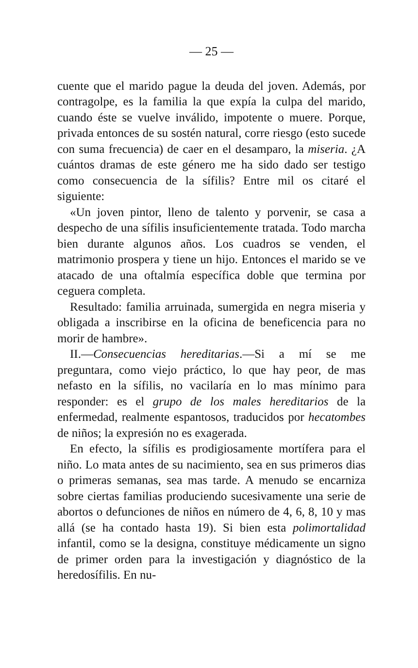— 25 —
cuente que el marido pague la deuda del joven. Además, por contragolpe, es la familia la que expía la culpa del marido, cuando éste se vuelve inválido, impotente o muere. Porque, privada entonces de su sostén natural, corre riesgo (esto sucede con suma frecuencia) de caer en el desamparo, la miseria. ¿A cuántos dramas de este género me ha sido dado ser testigo como consecuencia de la sífilis? Entre mil os citaré el siguiente:
«Un joven pintor, lleno de talento y porvenir, se casa a despecho de una sífilis insuficientemente tratada. Todo marcha bien durante algunos años. Los cuadros se venden, el matrimonio prospera y tiene un hijo. Entonces el marido se ve atacado de una oftalmía específica doble que termina por ceguera completa.
Resultado: familia arruinada, sumergida en negra miseria y obligada a inscribirse en la oficina de beneficencia para no morir de hambre».
II.—Consecuencias hereditarias.—Si a mí se me preguntara, como viejo práctico, lo que hay peor, de mas nefasto en la sífilis, no vacilaría en lo mas mínimo para responder: es el grupo de los males hereditarios de la enfermedad, realmente espantosos, traducidos por hecatombes de niños; la expresión no es exagerada.
En efecto, la sífilis es prodigiosamente mortífera para el niño. Lo mata antes de su nacimiento, sea en sus primeros dias o primeras semanas, sea mas tarde. A menudo se encarniza sobre ciertas familias produciendo sucesivamente una serie de abortos o defunciones de niños en número de 4, 6, 8, 10 y mas allá (se ha contado hasta 19). Si bien esta polimortalidad infantil, como se la designa, constituye médicamente un signo de primer orden para la investigación y diagnóstico de la heredosífilis. En nu-